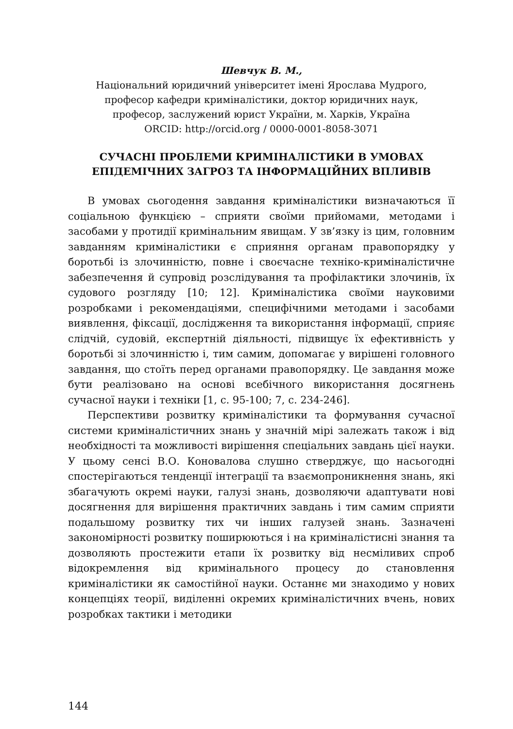Шевчук В. М.,
Національний юридичний університет імені Ярослава Мудрого,
професор кафедри криміналістики, доктор юридичних наук,
професор, заслужений юрист України, м. Харків, Україна
ORCID: http://orcid.org / 0000-0001-8058-3071
СУЧАСНІ ПРОБЛЕМИ КРИМІНАЛІСТИКИ В УМОВАХ
ЕПІДЕМІЧНИХ ЗАГРОЗ ТА ІНФОРМАЦІЙНИХ ВПЛИВІВ
В умовах сьогодення завдання криміналістики визначаються її соціальною функцією – сприяти своїми прийомами, методами і засобами у протидії кримінальним явищам. У зв’язку із цим, головним завданням криміналістики є сприяння органам правопорядку у боротьбі із злочинністю, повне і своєчасне техніко-криміналістичне забезпечення й супровід розслідування та профілактики злочинів, їх судового розгляду [10; 12]. Криміналістика своїми науковими розробками і рекомендаціями, специфічними методами і засобами виявлення, фіксації, дослідження та використання інформації, сприяє слідчій, судовій, експертній діяльності, підвищує їх ефективність у боротьбі зі злочинністю і, тим самим, допомагає у вирішені головного завдання, що стоїть перед органами правопорядку. Це завдання може бути реалізовано на основі всебічного використання досягнень сучасної науки і техніки [1, с. 95-100; 7, с. 234-246].
Перспективи розвитку криміналістики та формування сучасної системи криміналістичних знань у значній мірі залежать також і від необхідності та можливості вирішення спеціальних завдань цієї науки. У цьому сенсі В.О. Коновалова слушно стверджує, що насьогодні спостерігаються тенденції інтеграції та взаємопроникнення знань, які збагачують окремі науки, галузі знань, дозволяючи адаптувати нові досягнення для вирішення практичних завдань і тим самим сприяти подальшому розвитку тих чи інших галузей знань. Зазначені закономірності розвитку поширюються і на криміналістисні знання та дозволяють простежити етапи їх розвитку від несміливих спроб відокремлення від кримінального процесу до становлення криміналістики як самостійної науки. Останнє ми знаходимо у нових концепціях теорії, виділенні окремих криміналістичних вчень, нових розробках тактики і методики
144